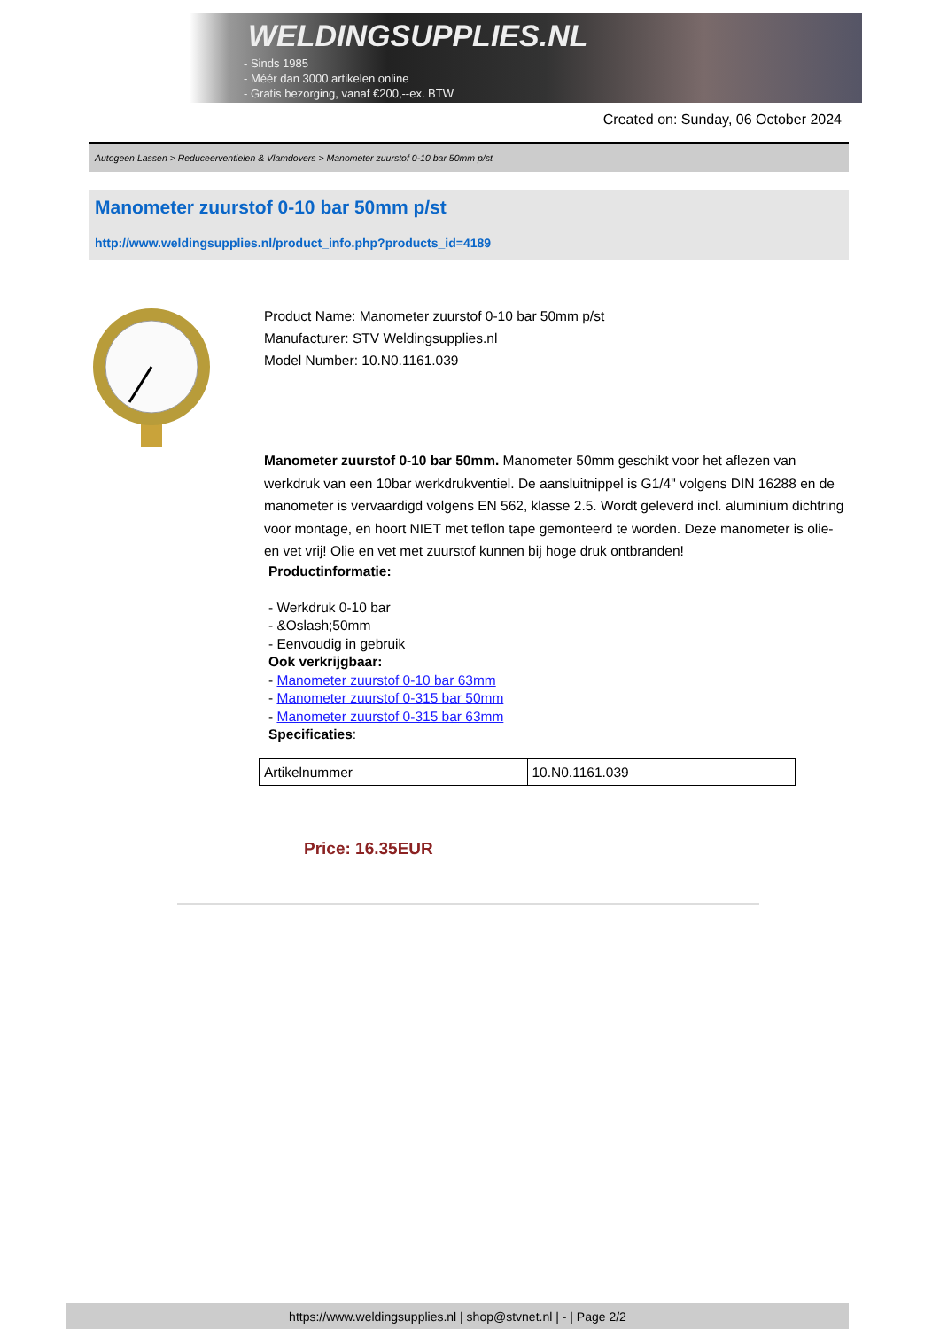WELDINGSUPPLIES.NL
- Sinds 1985
- Méér dan 3000 artikelen online
- Gratis bezorging, vanaf €200,--ex. BTW
Created on: Sunday, 06 October 2024
Autogeen Lassen > Reduceerventielen & Vlamdovers > Manometer zuurstof 0-10 bar 50mm p/st
Manometer zuurstof 0-10 bar 50mm p/st
http://www.weldingsupplies.nl/product_info.php?products_id=4189
Product Name: Manometer zuurstof 0-10 bar 50mm p/st
Manufacturer: STV Weldingsupplies.nl
Model Number: 10.N0.1161.039
Manometer zuurstof 0-10 bar 50mm. Manometer 50mm geschikt voor het aflezen van werkdruk van een 10bar werkdrukventiel. De aansluitnippel is G1/4" volgens DIN 16288 en de manometer is vervaardigd volgens EN 562, klasse 2.5. Wordt geleverd incl. aluminium dichtring voor montage, en hoort NIET met teflon tape gemonteerd te worden. Deze manometer is olie- en vet vrij! Olie en vet met zuurstof kunnen bij hoge druk ontbranden!
Productinformatie:
- Werkdruk 0-10 bar
- &Oslash;50mm
- Eenvoudig in gebruik
Ook verkrijgbaar:
- Manometer zuurstof 0-10 bar 63mm
- Manometer zuurstof 0-315 bar 50mm
- Manometer zuurstof 0-315 bar 63mm
Specificaties:
| Artikelnummer | 10.N0.1161.039 |
Price: 16.35EUR
https://www.weldingsupplies.nl | shop@stvnet.nl | - | Page 2/2